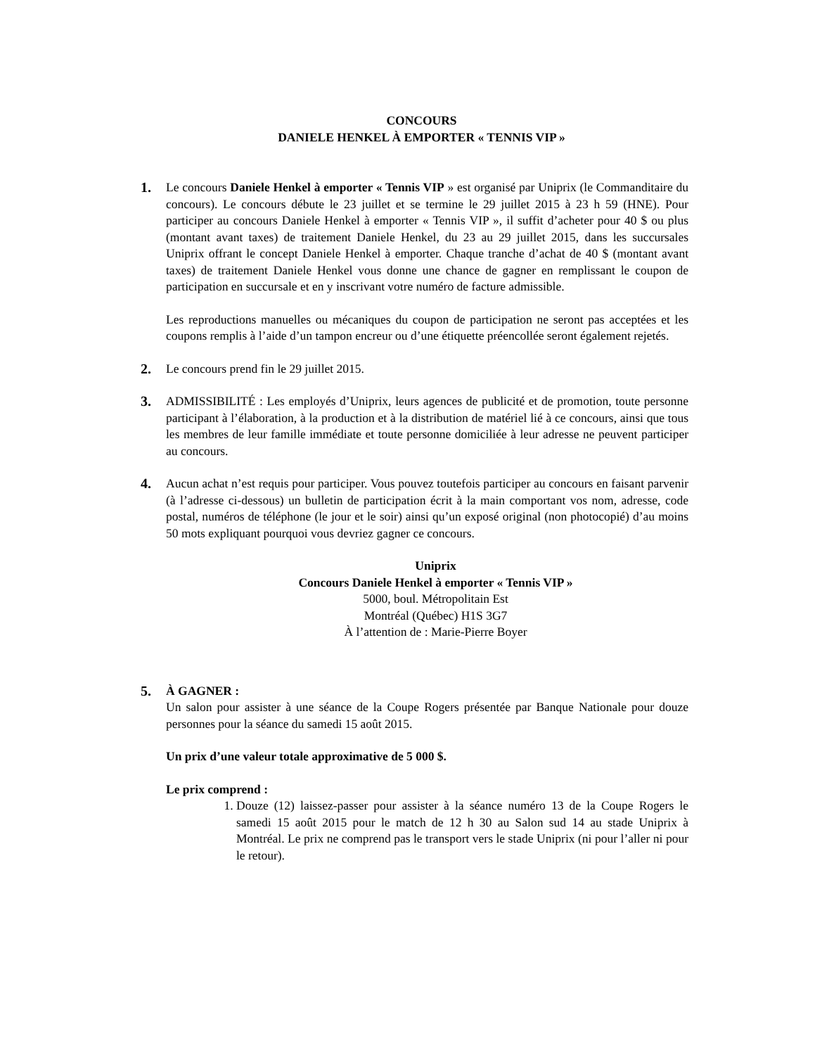CONCOURS
DANIELE HENKEL À EMPORTER « TENNIS VIP »
1. Le concours Daniele Henkel à emporter « Tennis VIP » est organisé par Uniprix (le Commanditaire du concours). Le concours débute le 23 juillet et se termine le 29 juillet 2015 à 23 h 59 (HNE). Pour participer au concours Daniele Henkel à emporter « Tennis VIP », il suffit d’acheter pour 40 $ ou plus (montant avant taxes) de traitement Daniele Henkel, du 23 au 29 juillet 2015, dans les succursales Uniprix offrant le concept Daniele Henkel à emporter. Chaque tranche d’achat de 40 $ (montant avant taxes) de traitement Daniele Henkel vous donne une chance de gagner en remplissant le coupon de participation en succursale et en y inscrivant votre numéro de facture admissible.
Les reproductions manuelles ou mécaniques du coupon de participation ne seront pas acceptées et les coupons remplis à l’aide d’un tampon encreur ou d’une étiquette préencollée seront également rejetés.
2. Le concours prend fin le 29 juillet 2015.
3. ADMISSIBILITÉ : Les employés d’Uniprix, leurs agences de publicité et de promotion, toute personne participant à l’élaboration, à la production et à la distribution de matériel lié à ce concours, ainsi que tous les membres de leur famille immédiate et toute personne domiciliée à leur adresse ne peuvent participer au concours.
4. Aucun achat n’est requis pour participer. Vous pouvez toutefois participer au concours en faisant parvenir (à l’adresse ci-dessous) un bulletin de participation écrit à la main comportant vos nom, adresse, code postal, numéros de téléphone (le jour et le soir) ainsi qu’un exposé original (non photocopié) d’au moins 50 mots expliquant pourquoi vous devriez gagner ce concours.
Uniprix
Concours Daniele Henkel à emporter « Tennis VIP »
5000, boul. Métropolitain Est
Montréal (Québec) H1S 3G7
À l’attention de : Marie-Pierre Boyer
5. À GAGNER :
Un salon pour assister à une séance de la Coupe Rogers présentée par Banque Nationale pour douze personnes pour la séance du samedi 15 août 2015.
Un prix d’une valeur totale approximative de 5 000 $.
Le prix comprend :
1. Douze (12) laissez-passer pour assister à la séance numéro 13 de la Coupe Rogers le samedi 15 août 2015 pour le match de 12 h 30 au Salon sud 14 au stade Uniprix à Montréal. Le prix ne comprend pas le transport vers le stade Uniprix (ni pour l’aller ni pour le retour).